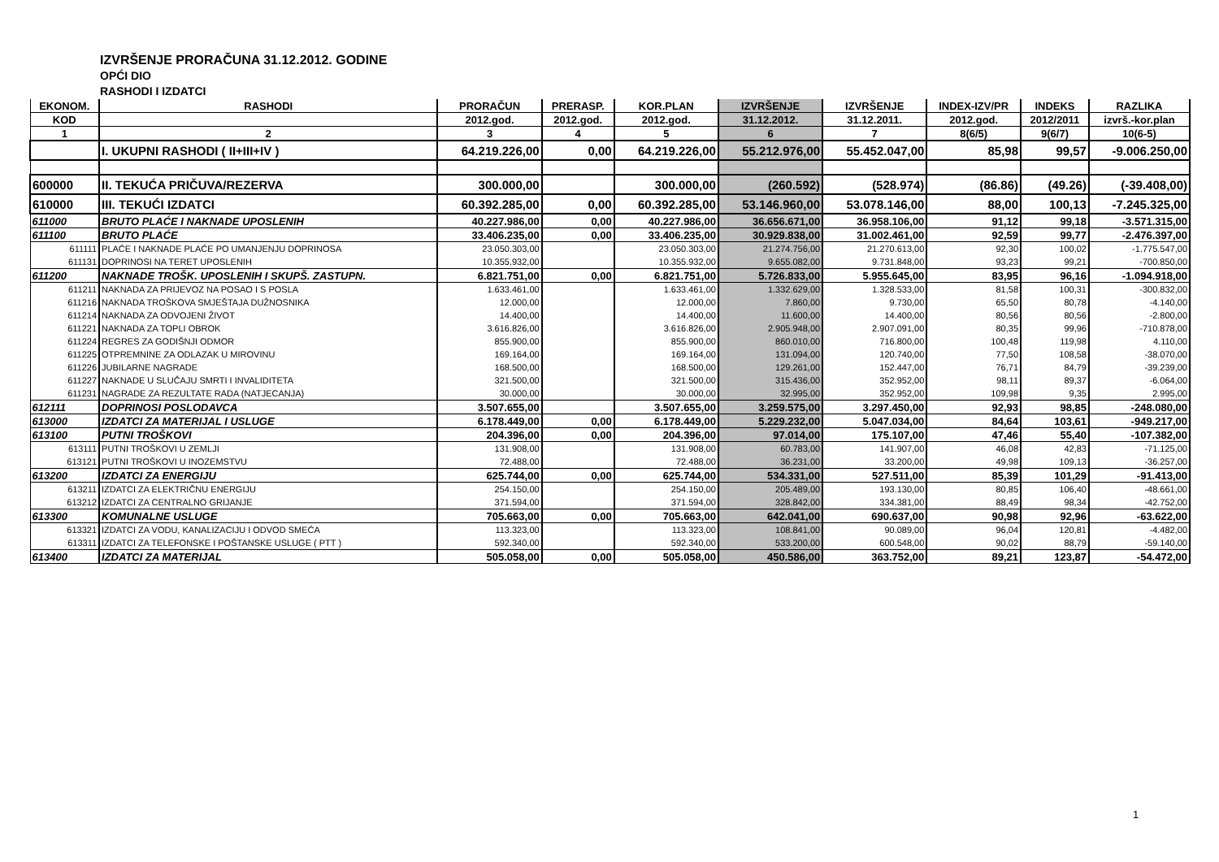IZVRŠENJE PRORAČUNA 31.12.2012. GODINE
OPĆI DIO
RASHODI I IZDATCI
| EKONOM. | RASHODI | PRORAČUN | PRERASP. | KOR.PLAN | IZVRŠENJE | IZVRŠENJE | INDEX-IZV/PR | INDEKS | RAZLIKA |
| --- | --- | --- | --- | --- | --- | --- | --- | --- | --- |
| KOD | | 2012.god. | 2012.god. | 2012.god. | 31.12.2012. | 31.12.2011. | 2012.god. | 2012/2011 | izvrš.-kor.plan |
| 1 | 2 | 3 | 4 | 5 | 6 | 7 | 8(6/5) | 9(6/7) | 10(6-5) |
| | I. UKUPNI RASHODI ( II+III+IV ) | 64.219.226,00 | 0,00 | 64.219.226,00 | 55.212.976,00 | 55.452.047,00 | 85,98 | 99,57 | -9.006.250,00 |
| 600000 | II. TEKUĆA PRIČUVA/REZERVA | 300.000,00 | | 300.000,00 | (260.592) | (528.974) | (86.86) | (49.26) | (-39.408,00) |
| 610000 | III. TEKUĆI IZDATCI | 60.392.285,00 | 0,00 | 60.392.285,00 | 53.146.960,00 | 53.078.146,00 | 88,00 | 100,13 | -7.245.325,00 |
| 611000 | BRUTO PLAĆE I NAKNADE UPOSLENIH | 40.227.986,00 | 0,00 | 40.227.986,00 | 36.656.671,00 | 36.958.106,00 | 91,12 | 99,18 | -3.571.315,00 |
| 611100 | BRUTO PLAĆE | 33.406.235,00 | 0,00 | 33.406.235,00 | 30.929.838,00 | 31.002.461,00 | 92,59 | 99,77 | -2.476.397,00 |
| 611111 | PLAĆE I NAKNADE PLAĆE PO UMANJENJU DOPRINOSA | 23.050.303,00 | | 23.050.303,00 | 21.274.756,00 | 21.270.613,00 | 92,30 | 100,02 | -1.775.547,00 |
| 611131 | DOPRINOSI NA TERET UPOSLENIH | 10.355.932,00 | | 10.355.932,00 | 9.655.082,00 | 9.731.848,00 | 93,23 | 99,21 | -700.850,00 |
| 611200 | NAKNADE TROŠK. UPOSLENIH I SKUPŠ. ZASTUPN. | 6.821.751,00 | 0,00 | 6.821.751,00 | 5.726.833,00 | 5.955.645,00 | 83,95 | 96,16 | -1.094.918,00 |
| 611211 | NAKNADA ZA PRIJEVOZ NA POSAO I S POSLA | 1.633.461,00 | | 1.633.461,00 | 1.332.629,00 | 1.328.533,00 | 81,58 | 100,31 | -300.832,00 |
| 611216 | NAKNADA TROŠKOVA SMJEŠTAJA DUŽNOSNIKA | 12.000,00 | | 12.000,00 | 7.860,00 | 9.730,00 | 65,50 | 80,78 | -4.140,00 |
| 611214 | NAKNADA ZA ODVOJENI ŽIVOT | 14.400,00 | | 14.400,00 | 11.600,00 | 14.400,00 | 80,56 | 80,56 | -2.800,00 |
| 611221 | NAKNADA ZA TOPLI OBROK | 3.616.826,00 | | 3.616.826,00 | 2.905.948,00 | 2.907.091,00 | 80,35 | 99,96 | -710.878,00 |
| 611224 | REGRES ZA GODIŠNJI ODMOR | 855.900,00 | | 855.900,00 | 860.010,00 | 716.800,00 | 100,48 | 119,98 | 4.110,00 |
| 611225 | OTPREMNINE ZA ODLAZAK U MIROVINU | 169.164,00 | | 169.164,00 | 131.094,00 | 120.740,00 | 77,50 | 108,58 | -38.070,00 |
| 611226 | JUBILARNE NAGRADE | 168.500,00 | | 168.500,00 | 129.261,00 | 152.447,00 | 76,71 | 84,79 | -39.239,00 |
| 611227 | NAKNADE U SLUČAJU SMRTI I INVALIDITETA | 321.500,00 | | 321.500,00 | 315.436,00 | 352.952,00 | 98,11 | 89,37 | -6.064,00 |
| 611231 | NAGRADE ZA REZULTATE RADA (NATJECANJA) | 30.000,00 | | 30.000,00 | 32.995,00 | 352.952,00 | 109,98 | 9,35 | 2.995,00 |
| 612111 | DOPRINOSI POSLODAVCA | 3.507.655,00 | | 3.507.655,00 | 3.259.575,00 | 3.297.450,00 | 92,93 | 98,85 | -248.080,00 |
| 613000 | IZDATCI ZA MATERIJAL I USLUGE | 6.178.449,00 | 0,00 | 6.178.449,00 | 5.229.232,00 | 5.047.034,00 | 84,64 | 103,61 | -949.217,00 |
| 613100 | PUTNI TROŠKOVI | 204.396,00 | 0,00 | 204.396,00 | 97.014,00 | 175.107,00 | 47,46 | 55,40 | -107.382,00 |
| 613111 | PUTNI TROŠKOVI U ZEMLJI | 131.908,00 | | 131.908,00 | 60.783,00 | 141.907,00 | 46,08 | 42,83 | -71.125,00 |
| 613121 | PUTNI TROŠKOVI U INOZEMSTVU | 72.488,00 | | 72.488,00 | 36.231,00 | 33.200,00 | 49,98 | 109,13 | -36.257,00 |
| 613200 | IZDATCI ZA ENERGIJU | 625.744,00 | 0,00 | 625.744,00 | 534.331,00 | 527.511,00 | 85,39 | 101,29 | -91.413,00 |
| 613211 | IZDATCI ZA ELEKTRIČNU ENERGIJU | 254.150,00 | | 254.150,00 | 205.489,00 | 193.130,00 | 80,85 | 106,40 | -48.661,00 |
| 613212 | IZDATCI ZA CENTRALNO GRIJANJE | 371.594,00 | | 371.594,00 | 328.842,00 | 334.381,00 | 88,49 | 98,34 | -42.752,00 |
| 613300 | KOMUNALNE USLUGE | 705.663,00 | 0,00 | 705.663,00 | 642.041,00 | 690.637,00 | 90,98 | 92,96 | -63.622,00 |
| 613321 | IZDATCI ZA VODU, KANALIZACIJU I ODVOD SMEĆA | 113.323,00 | | 113.323,00 | 108.841,00 | 90.089,00 | 96,04 | 120,81 | -4.482,00 |
| 613311 | IZDATCI ZA TELEFONSKE I POŠTANSKE USLUGE ( PTT ) | 592.340,00 | | 592.340,00 | 533.200,00 | 600.548,00 | 90,02 | 88,79 | -59.140,00 |
| 613400 | IZDATCI ZA MATERIJAL | 505.058,00 | 0,00 | 505.058,00 | 450.586,00 | 363.752,00 | 89,21 | 123,87 | -54.472,00 |
1